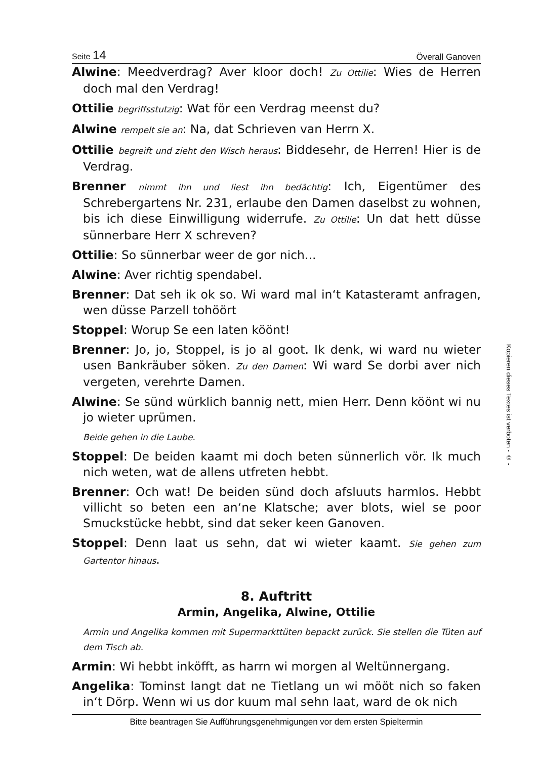Seite 14 Överall Ganoven
Alwine: Meedverdrag? Aver kloor doch! Zu Ottilie: Wies de Herren doch mal den Verdrag!
Ottilie begriffsstutzig: Wat för een Verdrag meenst du?
Alwine rempelt sie an: Na, dat Schrieven van Herrn X.
Ottilie begreift und zieht den Wisch heraus: Biddesehr, de Herren! Hier is de Verdrag.
Brenner nimmt ihn und liest ihn bedächtig: Ich, Eigentümer des Schrebergartens Nr. 231, erlaube den Damen daselbst zu wohnen, bis ich diese Einwilligung widerrufe. Zu Ottilie: Un dat hett düsse sünnerbare Herr X schreven?
Ottilie: So sünnerbar weer de gor nich...
Alwine: Aver richtig spendabel.
Brenner: Dat seh ik ok so. Wi ward mal in‘t Katasteramt anfragen, wen düsse Parzell tohöört
Stoppel: Worup Se een laten köönt!
Brenner: Jo, jo, Stoppel, is jo al goot. Ik denk, wi ward nu wieter usen Bankräuber söken. Zu den Damen: Wi ward Se dorbi aver nich vergeten, verehrte Damen.
Alwine: Se sünd würklich bannig nett, mien Herr. Denn köönt wi nu jo wieter uprümen.
Beide gehen in die Laube.
Stoppel: De beiden kaamt mi doch beten sünnerlich vör. Ik much nich weten, wat de allens utfreten hebbt.
Brenner: Och wat! De beiden sünd doch afsluuts harmlos. Hebbt villicht so beten een an‘ne Klatsche; aver blots, wiel se poor Smuckstücke hebbt, sind dat seker keen Ganoven.
Stoppel: Denn laat us sehn, dat wi wieter kaamt. Sie gehen zum Gartentor hinaus.
8. Auftritt
Armin, Angelika, Alwine, Ottilie
Armin und Angelika kommen mit Supermarkttüten bepackt zurück. Sie stellen die Tüten auf dem Tisch ab.
Armin: Wi hebbt inköfft, as harrn wi morgen al Weltünnergang.
Angelika: Tominst langt dat ne Tietlang un wi mööt nich so faken in‘t Dörp. Wenn wi us dor kuum mal sehn laat, ward de ok nich
Bitte beantragen Sie Aufführungsgenehmigungen vor dem ersten Spieltermin
Kopieren dieses Textes ist verboten - © -